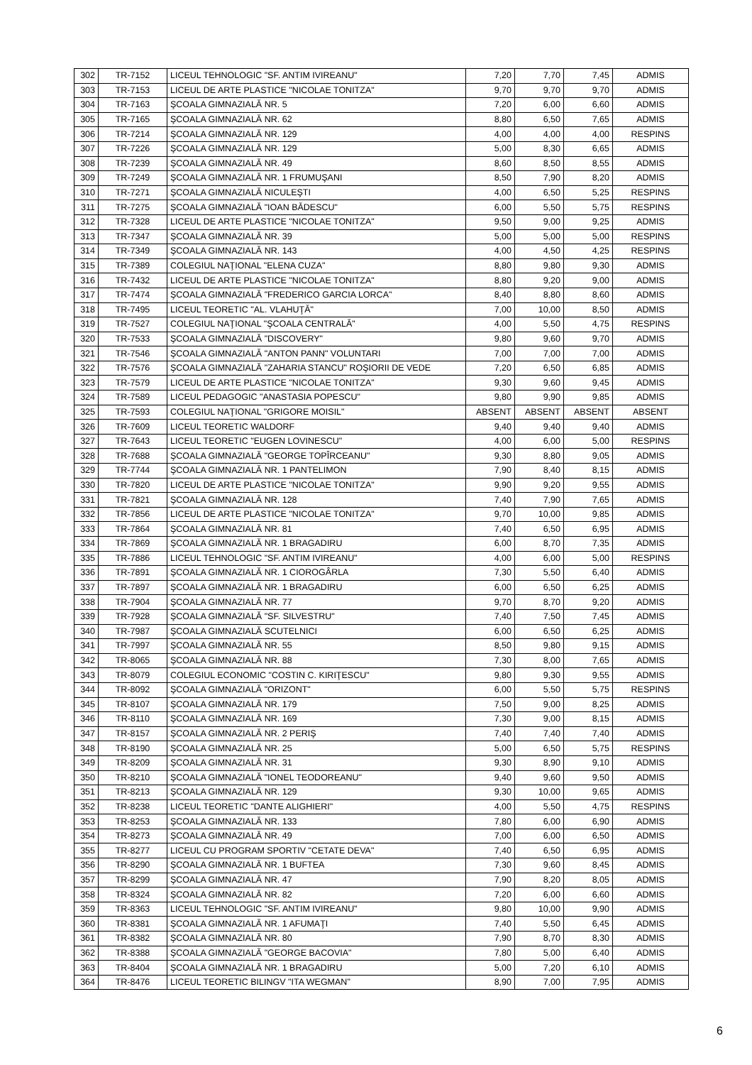| 302 | TR-7152 | LICEUL TEHNOLOGIC "SF. ANTIM IVIREANU" | 7,20 | 7,70 | 7,45 | ADMIS |
| 303 | TR-7153 | LICEUL DE ARTE PLASTICE "NICOLAE TONITZA" | 9,70 | 9,70 | 9,70 | ADMIS |
| 304 | TR-7163 | ŞCOALA GIMNAZIALĂ NR. 5 | 7,20 | 6,00 | 6,60 | ADMIS |
| 305 | TR-7165 | ŞCOALA GIMNAZIALĂ NR. 62 | 8,80 | 6,50 | 7,65 | ADMIS |
| 306 | TR-7214 | ŞCOALA GIMNAZIALĂ NR. 129 | 4,00 | 4,00 | 4,00 | RESPINS |
| 307 | TR-7226 | ŞCOALA GIMNAZIALĂ NR. 129 | 5,00 | 8,30 | 6,65 | ADMIS |
| 308 | TR-7239 | ŞCOALA GIMNAZIALĂ NR. 49 | 8,60 | 8,50 | 8,55 | ADMIS |
| 309 | TR-7249 | ŞCOALA GIMNAZIALĂ NR. 1 FRUMUŞANI | 8,50 | 7,90 | 8,20 | ADMIS |
| 310 | TR-7271 | ŞCOALA GIMNAZIALĂ NICULEŞTI | 4,00 | 6,50 | 5,25 | RESPINS |
| 311 | TR-7275 | ŞCOALA GIMNAZIALĂ "IOAN BĂDESCU" | 6,00 | 5,50 | 5,75 | RESPINS |
| 312 | TR-7328 | LICEUL DE ARTE PLASTICE "NICOLAE TONITZA" | 9,50 | 9,00 | 9,25 | ADMIS |
| 313 | TR-7347 | ŞCOALA GIMNAZIALĂ NR. 39 | 5,00 | 5,00 | 5,00 | RESPINS |
| 314 | TR-7349 | ŞCOALA GIMNAZIALĂ NR. 143 | 4,00 | 4,50 | 4,25 | RESPINS |
| 315 | TR-7389 | COLEGIUL NAŢIONAL "ELENA CUZA" | 8,80 | 9,80 | 9,30 | ADMIS |
| 316 | TR-7432 | LICEUL DE ARTE PLASTICE "NICOLAE TONITZA" | 8,80 | 9,20 | 9,00 | ADMIS |
| 317 | TR-7474 | ŞCOALA GIMNAZIALĂ "FREDERICO GARCIA LORCA" | 8,40 | 8,80 | 8,60 | ADMIS |
| 318 | TR-7495 | LICEUL TEORETIC "AL. VLAHUŢĂ" | 7,00 | 10,00 | 8,50 | ADMIS |
| 319 | TR-7527 | COLEGIUL NAŢIONAL "ŞCOALA CENTRALĂ" | 4,00 | 5,50 | 4,75 | RESPINS |
| 320 | TR-7533 | ŞCOALA GIMNAZIALĂ "DISCOVERY" | 9,80 | 9,60 | 9,70 | ADMIS |
| 321 | TR-7546 | ŞCOALA GIMNAZIALĂ "ANTON PANN" VOLUNTARI | 7,00 | 7,00 | 7,00 | ADMIS |
| 322 | TR-7576 | ŞCOALA GIMNAZIALĂ "ZAHARIA STANCU" ROŞIORII DE VEDE | 7,20 | 6,50 | 6,85 | ADMIS |
| 323 | TR-7579 | LICEUL DE ARTE PLASTICE "NICOLAE TONITZA" | 9,30 | 9,60 | 9,45 | ADMIS |
| 324 | TR-7589 | LICEUL PEDAGOGIC "ANASTASIA POPESCU" | 9,80 | 9,90 | 9,85 | ADMIS |
| 325 | TR-7593 | COLEGIUL NAŢIONAL "GRIGORE MOISIL" | ABSENT | ABSENT | ABSENT | ABSENT |
| 326 | TR-7609 | LICEUL TEORETIC WALDORF | 9,40 | 9,40 | 9,40 | ADMIS |
| 327 | TR-7643 | LICEUL TEORETIC "EUGEN LOVINESCU" | 4,00 | 6,00 | 5,00 | RESPINS |
| 328 | TR-7688 | ŞCOALA GIMNAZIALĂ "GEORGE TOPÎRCEANU" | 9,30 | 8,80 | 9,05 | ADMIS |
| 329 | TR-7744 | ŞCOALA GIMNAZIALĂ NR. 1 PANTELIMON | 7,90 | 8,40 | 8,15 | ADMIS |
| 330 | TR-7820 | LICEUL DE ARTE PLASTICE "NICOLAE TONITZA" | 9,90 | 9,20 | 9,55 | ADMIS |
| 331 | TR-7821 | ŞCOALA GIMNAZIALĂ NR. 128 | 7,40 | 7,90 | 7,65 | ADMIS |
| 332 | TR-7856 | LICEUL DE ARTE PLASTICE "NICOLAE TONITZA" | 9,70 | 10,00 | 9,85 | ADMIS |
| 333 | TR-7864 | ŞCOALA GIMNAZIALĂ NR. 81 | 7,40 | 6,50 | 6,95 | ADMIS |
| 334 | TR-7869 | ŞCOALA GIMNAZIALĂ NR. 1 BRAGADIRU | 6,00 | 8,70 | 7,35 | ADMIS |
| 335 | TR-7886 | LICEUL TEHNOLOGIC "SF. ANTIM IVIREANU" | 4,00 | 6,00 | 5,00 | RESPINS |
| 336 | TR-7891 | ŞCOALA GIMNAZIALĂ NR. 1 CIOROGÂRLA | 7,30 | 5,50 | 6,40 | ADMIS |
| 337 | TR-7897 | ŞCOALA GIMNAZIALĂ NR. 1 BRAGADIRU | 6,00 | 6,50 | 6,25 | ADMIS |
| 338 | TR-7904 | ŞCOALA GIMNAZIALĂ NR. 77 | 9,70 | 8,70 | 9,20 | ADMIS |
| 339 | TR-7928 | ŞCOALA GIMNAZIALĂ "SF. SILVESTRU" | 7,40 | 7,50 | 7,45 | ADMIS |
| 340 | TR-7987 | ŞCOALA GIMNAZIALĂ SCUTELNICI | 6,00 | 6,50 | 6,25 | ADMIS |
| 341 | TR-7997 | ŞCOALA GIMNAZIALĂ NR. 55 | 8,50 | 9,80 | 9,15 | ADMIS |
| 342 | TR-8065 | ŞCOALA GIMNAZIALĂ NR. 88 | 7,30 | 8,00 | 7,65 | ADMIS |
| 343 | TR-8079 | COLEGIUL ECONOMIC "COSTIN C. KIRIŢESCU" | 9,80 | 9,30 | 9,55 | ADMIS |
| 344 | TR-8092 | ŞCOALA GIMNAZIALĂ "ORIZONT" | 6,00 | 5,50 | 5,75 | RESPINS |
| 345 | TR-8107 | ŞCOALA GIMNAZIALĂ NR. 179 | 7,50 | 9,00 | 8,25 | ADMIS |
| 346 | TR-8110 | ŞCOALA GIMNAZIALĂ NR. 169 | 7,30 | 9,00 | 8,15 | ADMIS |
| 347 | TR-8157 | ŞCOALA GIMNAZIALĂ NR. 2 PERIŞ | 7,40 | 7,40 | 7,40 | ADMIS |
| 348 | TR-8190 | ŞCOALA GIMNAZIALĂ NR. 25 | 5,00 | 6,50 | 5,75 | RESPINS |
| 349 | TR-8209 | ŞCOALA GIMNAZIALĂ NR. 31 | 9,30 | 8,90 | 9,10 | ADMIS |
| 350 | TR-8210 | ŞCOALA GIMNAZIALĂ "IONEL TEODOREANU" | 9,40 | 9,60 | 9,50 | ADMIS |
| 351 | TR-8213 | ŞCOALA GIMNAZIALĂ NR. 129 | 9,30 | 10,00 | 9,65 | ADMIS |
| 352 | TR-8238 | LICEUL TEORETIC "DANTE ALIGHIERI" | 4,00 | 5,50 | 4,75 | RESPINS |
| 353 | TR-8253 | ŞCOALA GIMNAZIALĂ NR. 133 | 7,80 | 6,00 | 6,90 | ADMIS |
| 354 | TR-8273 | ŞCOALA GIMNAZIALĂ NR. 49 | 7,00 | 6,00 | 6,50 | ADMIS |
| 355 | TR-8277 | LICEUL CU PROGRAM SPORTIV "CETATE DEVA" | 7,40 | 6,50 | 6,95 | ADMIS |
| 356 | TR-8290 | ŞCOALA GIMNAZIALĂ NR. 1 BUFTEA | 7,30 | 9,60 | 8,45 | ADMIS |
| 357 | TR-8299 | ŞCOALA GIMNAZIALĂ NR. 47 | 7,90 | 8,20 | 8,05 | ADMIS |
| 358 | TR-8324 | ŞCOALA GIMNAZIALĂ NR. 82 | 7,20 | 6,00 | 6,60 | ADMIS |
| 359 | TR-8363 | LICEUL TEHNOLOGIC "SF. ANTIM IVIREANU" | 9,80 | 10,00 | 9,90 | ADMIS |
| 360 | TR-8381 | ŞCOALA GIMNAZIALĂ NR. 1 AFUMAŢI | 7,40 | 5,50 | 6,45 | ADMIS |
| 361 | TR-8382 | ŞCOALA GIMNAZIALĂ NR. 80 | 7,90 | 8,70 | 8,30 | ADMIS |
| 362 | TR-8388 | ŞCOALA GIMNAZIALĂ "GEORGE BACOVIA" | 7,80 | 5,00 | 6,40 | ADMIS |
| 363 | TR-8404 | ŞCOALA GIMNAZIALĂ NR. 1 BRAGADIRU | 5,00 | 7,20 | 6,10 | ADMIS |
| 364 | TR-8476 | LICEUL TEORETIC BILINGV "ITA WEGMAN" | 8,90 | 7,00 | 7,95 | ADMIS |
6